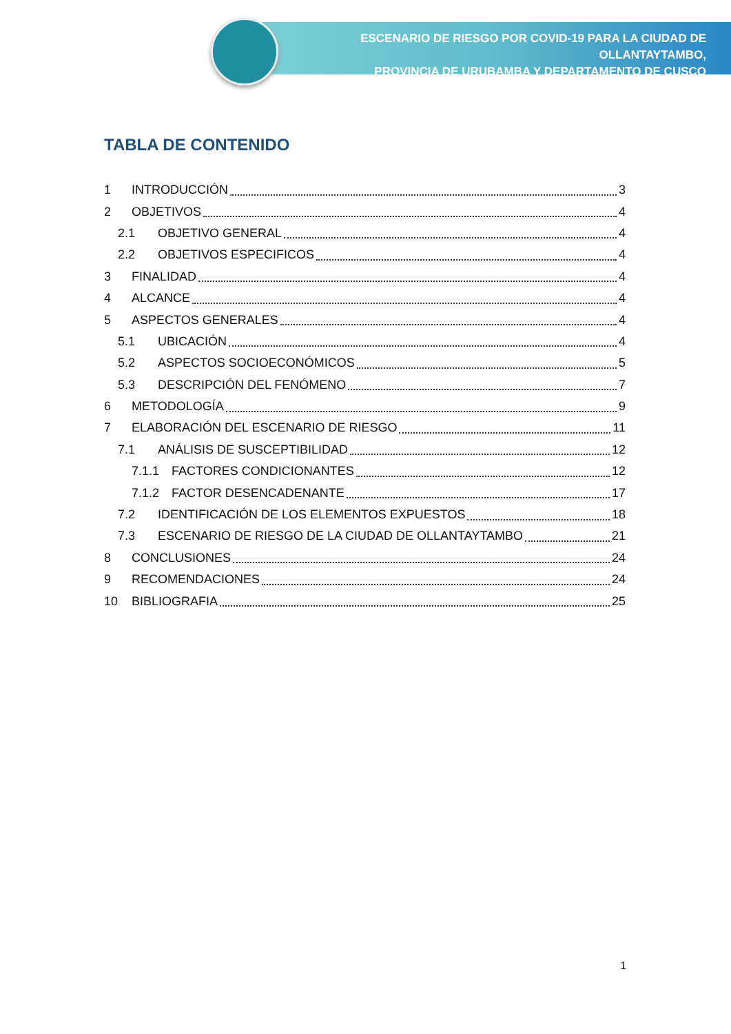ESCENARIO DE RIESGO POR COVID-19 PARA LA CIUDAD DE OLLANTAYTAMBO,
PROVINCIA DE URUBAMBA Y DEPARTAMENTO DE CUSCO
TABLA DE CONTENIDO
1 INTRODUCCIÓN 3
2 OBJETIVOS 4
2.1 OBJETIVO GENERAL 4
2.2 OBJETIVOS ESPECIFICOS 4
3 FINALIDAD 4
4 ALCANCE 4
5 ASPECTOS GENERALES 4
5.1 UBICACIÓN 4
5.2 ASPECTOS SOCIOECONÓMICOS 5
5.3 DESCRIPCIÓN DEL FENÓMENO 7
6 METODOLOGÍA 9
7 ELABORACIÓN DEL ESCENARIO DE RIESGO 11
7.1 ANÁLISIS DE SUSCEPTIBILIDAD 12
7.1.1 FACTORES CONDICIONANTES 12
7.1.2 FACTOR DESENCADENANTE 17
7.2 IDENTIFICACIÓN DE LOS ELEMENTOS EXPUESTOS 18
7.3 ESCENARIO DE RIESGO DE LA CIUDAD DE OLLANTAYTAMBO 21
8 CONCLUSIONES 24
9 RECOMENDACIONES 24
10 BIBLIOGRAFIA 25
1